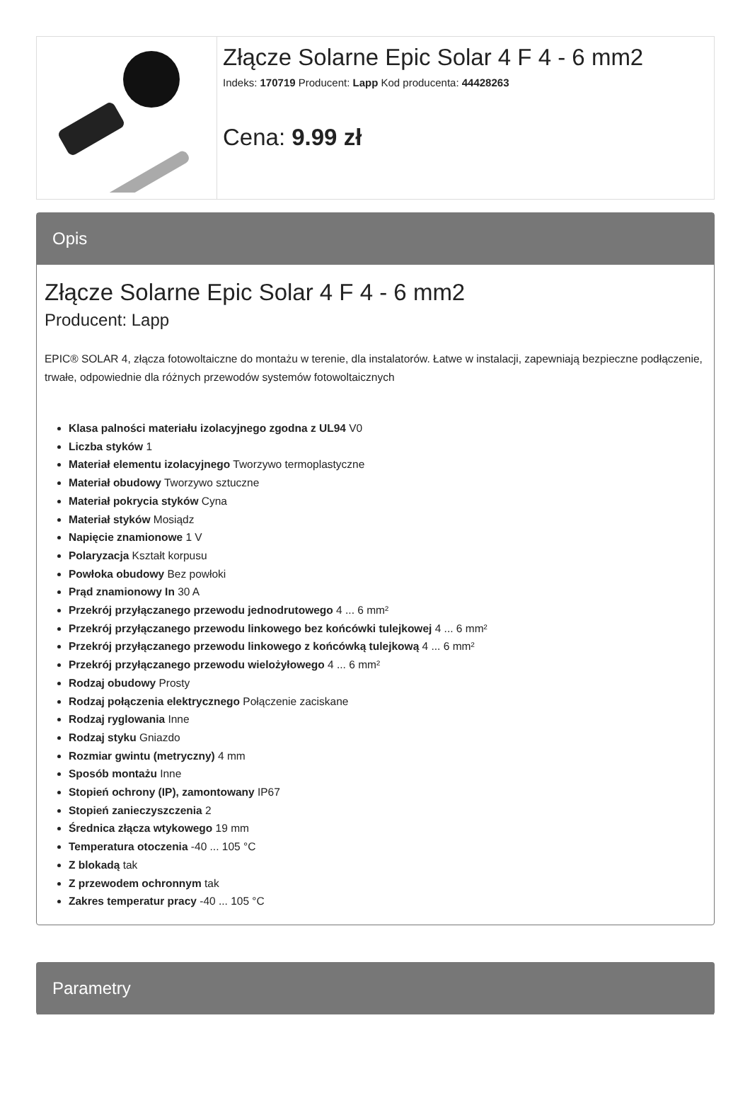Złącze Solarne Epic Solar 4 F 4 - 6 mm2
Indeks: 170719 Producent: Lapp Kod producenta: 44428263
Cena: 9.99 zł
Opis
Złącze Solarne Epic Solar 4 F 4 - 6 mm2
Producent: Lapp
EPIC® SOLAR 4, złącza fotowoltaiczne do montażu w terenie, dla instalatorów. Łatwe w instalacji, zapewniają bezpieczne podłączenie, trwałe, odpowiednie dla różnych przewodów systemów fotowoltaicznych
Klasa palności materiału izolacyjnego zgodna z UL94 V0
Liczba styków 1
Materiał elementu izolacyjnego Tworzywo termoplastyczne
Materiał obudowy Tworzywo sztuczne
Materiał pokrycia styków Cyna
Materiał styków Mosiądz
Napięcie znamionowe 1 V
Polaryzacja Kształt korpusu
Powłoka obudowy Bez powłoki
Prąd znamionowy In 30 A
Przekrój przyłączanego przewodu jednodrutowego 4 ... 6 mm²
Przekrój przyłączanego przewodu linkowego bez końcówki tulejkowej 4 ... 6 mm²
Przekrój przyłączanego przewodu linkowego z końcówką tulejkową 4 ... 6 mm²
Przekrój przyłączanego przewodu wielożyłowego 4 ... 6 mm²
Rodzaj obudowy Prosty
Rodzaj połączenia elektrycznego Połączenie zaciskane
Rodzaj ryglowania Inne
Rodzaj styku Gniazdo
Rozmiar gwintu (metryczny) 4 mm
Sposób montażu Inne
Stopień ochrony (IP), zamontowany IP67
Stopień zanieczyszczenia 2
Średnica złącza wtykowego 19 mm
Temperatura otoczenia -40 ... 105 °C
Z blokadą tak
Z przewodem ochronnym tak
Zakres temperatur pracy -40 ... 105 °C
Parametry